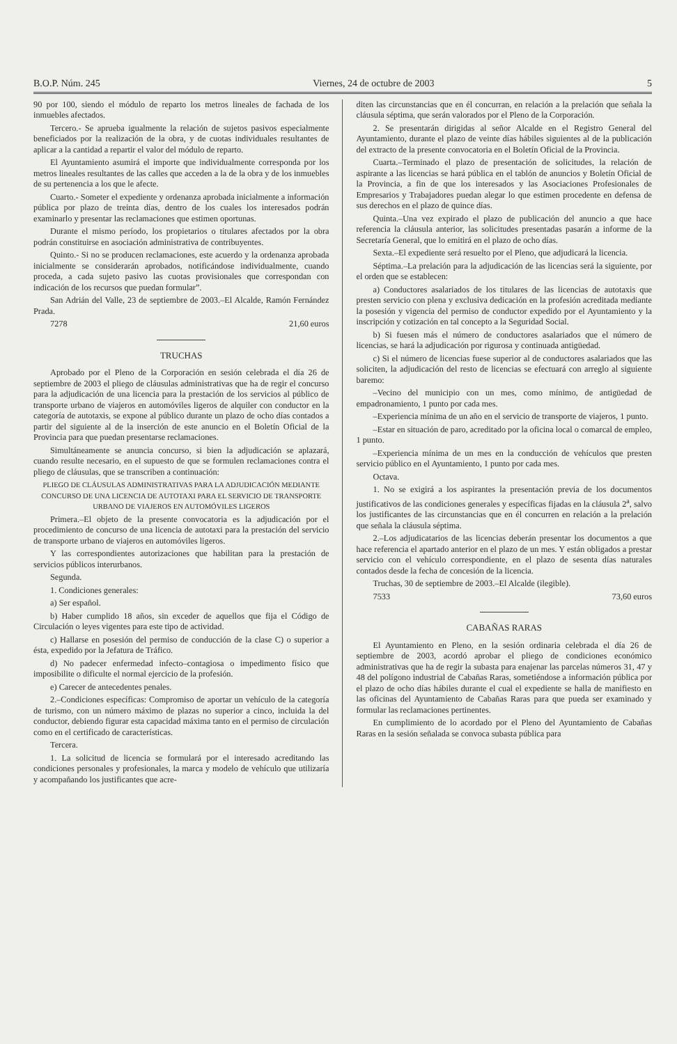B.O.P. Núm. 245 Viernes, 24 de octubre de 2003 5
90 por 100, siendo el módulo de reparto los metros lineales de fachada de los inmuebles afectados.
Tercero.- Se aprueba igualmente la relación de sujetos pasivos especialmente beneficiados por la realización de la obra, y de cuotas individuales resultantes de aplicar a la cantidad a repartir el valor del módulo de reparto.
El Ayuntamiento asumirá el importe que individualmente corresponda por los metros lineales resultantes de las calles que acceden a la de la obra y de los inmuebles de su pertenencia a los que le afecte.
Cuarto.- Someter el expediente y ordenanza aprobada inicialmente a información pública por plazo de treinta días, dentro de los cuales los interesados podrán examinarlo y presentar las reclamaciones que estimen oportunas.
Durante el mismo período, los propietarios o titulares afectados por la obra podrán constituirse en asociación administrativa de contribuyentes.
Quinto.- Si no se producen reclamaciones, este acuerdo y la ordenanza aprobada inicialmente se considerarán aprobados, notificándose individualmente, cuando proceda, a cada sujeto pasivo las cuotas provisionales que correspondan con indicación de los recursos que puedan formular”.
San Adrián del Valle, 23 de septiembre de 2003.–El Alcalde, Ramón Fernández Prada.
7278 21,60 euros
TRUCHAS
Aprobado por el Pleno de la Corporación en sesión celebrada el día 26 de septiembre de 2003 el pliego de cláusulas administrativas que ha de regir el concurso para la adjudicación de una licencia para la prestación de los servicios al público de transporte urbano de viajeros en automóviles ligeros de alquiler con conductor en la categoría de autotaxis, se expone al público durante un plazo de ocho días contados a partir del siguiente al de la inserción de este anuncio en el Boletín Oficial de la Provincia para que puedan presentarse reclamaciones.
Simultáneamente se anuncia concurso, si bien la adjudicación se aplazará, cuando resulte necesario, en el supuesto de que se formulen reclamaciones contra el pliego de cláusulas, que se transcriben a continuación:
PLIEGO DE CLÁUSULAS ADMINISTRATIVAS PARA LA ADJUDICACIÓN MEDIANTE CONCURSO DE UNA LICENCIA DE AUTOTAXI PARA EL SERVICIO DE TRANSPORTE URBANO DE VIAJEROS EN AUTOMÓVILES LIGEROS
Primera.–El objeto de la presente convocatoria es la adjudicación por el procedimiento de concurso de una licencia de autotaxi para la prestación del servicio de transporte urbano de viajeros en automóviles ligeros.
Y las correspondientes autorizaciones que habilitan para la prestación de servicios públicos interurbanos.
Segunda.
1. Condiciones generales:
a) Ser español.
b) Haber cumplido 18 años, sin exceder de aquellos que fija el Código de Circulación o leyes vigentes para este tipo de actividad.
c) Hallarse en posesión del permiso de conducción de la clase C) o superior a ésta, expedido por la Jefatura de Tráfico.
d) No padecer enfermedad infecto–contagiosa o impedimento físico que imposibilite o dificulte el normal ejercicio de la profesión.
e) Carecer de antecedentes penales.
2.–Condiciones específicas: Compromiso de aportar un vehículo de la categoría de turismo, con un número máximo de plazas no superior a cinco, incluida la del conductor, debiendo figurar esta capacidad máxima tanto en el permiso de circulación como en el certificado de características.
Tercera.
1. La solicitud de licencia se formulará por el interesado acreditando las condiciones personales y profesionales, la marca y modelo de vehículo que utilizaría y acompañando los justificantes que acre-
diten las circunstancias que en él concurran, en relación a la prelación que señala la cláusula séptima, que serán valorados por el Pleno de la Corporación.
2. Se presentarán dirigidas al señor Alcalde en el Registro General del Ayuntamiento, durante el plazo de veinte días hábiles siguientes al de la publicación del extracto de la presente convocatoria en el Boletín Oficial de la Provincia.
Cuarta.–Terminado el plazo de presentación de solicitudes, la relación de aspirante a las licencias se hará pública en el tablón de anuncios y Boletín Oficial de la Provincia, a fin de que los interesados y las Asociaciones Profesionales de Empresarios y Trabajadores puedan alegar lo que estimen procedente en defensa de sus derechos en el plazo de quince días.
Quinta.–Una vez expirado el plazo de publicación del anuncio a que hace referencia la cláusula anterior, las solicitudes presentadas pasarán a informe de la Secretaría General, que lo emitirá en el plazo de ocho días.
Sexta.–El expediente será resuelto por el Pleno, que adjudicará la licencia.
Séptima.–La prelación para la adjudicación de las licencias será la siguiente, por el orden que se establecen:
a) Conductores asalariados de los titulares de las licencias de autotaxis que presten servicio con plena y exclusiva dedicación en la profesión acreditada mediante la posesión y vigencia del permiso de conductor expedido por el Ayuntamiento y la inscripción y cotización en tal concepto a la Seguridad Social.
b) Si fuesen más el número de conductores asalariados que el número de licencias, se hará la adjudicación por rigurosa y continuada antigüedad.
c) Si el número de licencias fuese superior al de conductores asalariados que las soliciten, la adjudicación del resto de licencias se efectuará con arreglo al siguiente baremo:
–Vecino del municipio con un mes, como mínimo, de antigüedad de empadronamiento, 1 punto por cada mes.
–Experiencia mínima de un año en el servicio de transporte de viajeros, 1 punto.
–Estar en situación de paro, acreditado por la oficina local o comarcal de empleo, 1 punto.
–Experiencia mínima de un mes en la conducción de vehículos que presten servicio público en el Ayuntamiento, 1 punto por cada mes.
Octava.
1. No se exigirá a los aspirantes la presentación previa de los documentos justificativos de las condiciones generales y específicas fijadas en la cláusula 2<sup>a</sup>, salvo los justificantes de las circunstancias que en él concurren en relación a la prelación que señala la cláusula séptima.
2.–Los adjudicatarios de las licencias deberán presentar los documentos a que hace referencia el apartado anterior en el plazo de un mes. Y están obligados a prestar servicio con el vehículo correspondiente, en el plazo de sesenta días naturales contados desde la fecha de concesión de la licencia.
Truchas, 30 de septiembre de 2003.–El Alcalde (ilegible).
7533 73,60 euros
CABAÑAS RARAS
El Ayuntamiento en Pleno, en la sesión ordinaria celebrada el día 26 de septiembre de 2003, acordó aprobar el pliego de condiciones económico administrativas que ha de regir la subasta para enajenar las parcelas números 31, 47 y 48 del polígono industrial de Cabañas Raras, sometiéndose a información pública por el plazo de ocho días hábiles durante el cual el expediente se halla de manifiesto en las oficinas del Ayuntamiento de Cabañas Raras para que pueda ser examinado y formular las reclamaciones pertinentes.
En cumplimiento de lo acordado por el Pleno del Ayuntamiento de Cabañas Raras en la sesión señalada se convoca subasta pública para